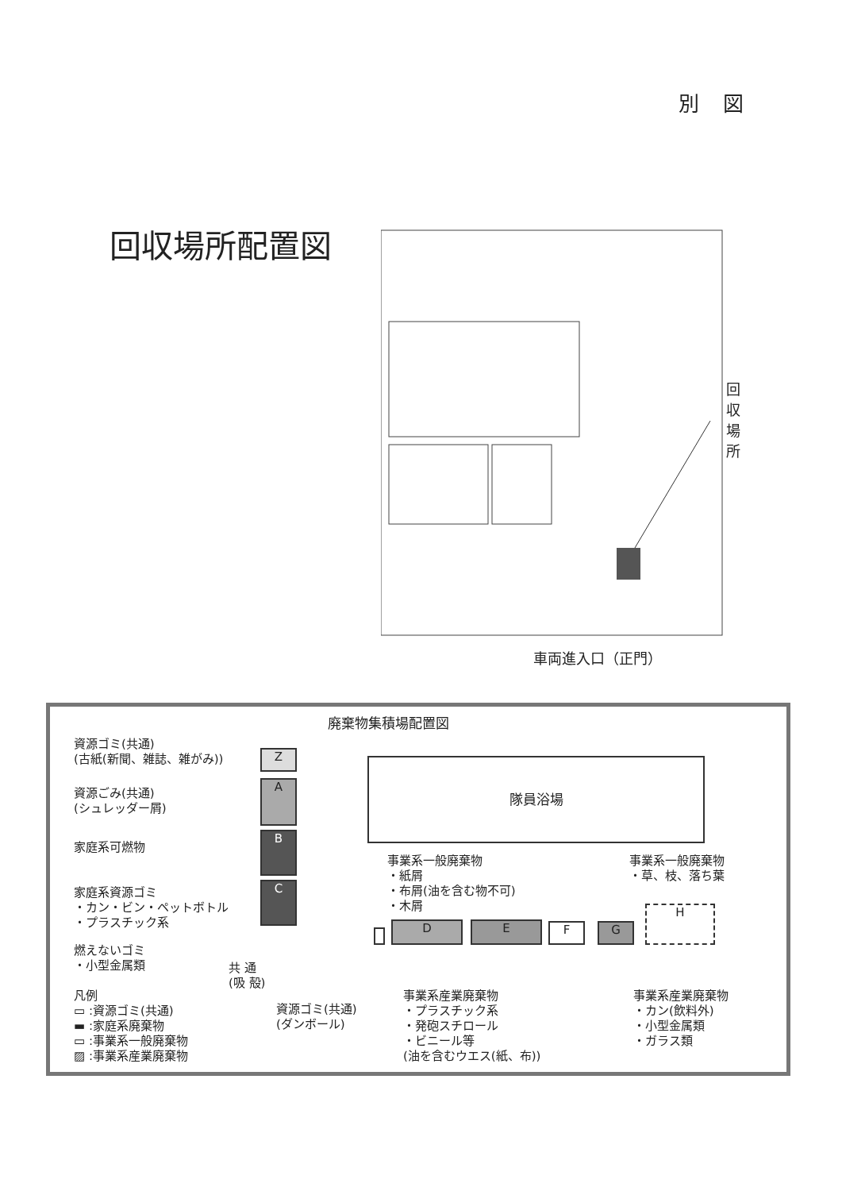別図
回収場所配置図
回収場所
車両進入口（正門）
廃棄物集積場配置図
資源ゴミ(共通)
(古紙(新聞、雑誌、雑がみ))
Z
資源ごみ(共通)
(シュレッダー屑)
A
家庭系可燃物
B
家庭系資源ゴミ
・カン・ビン・ペットボトル
・プラスチック系
C
燃えないゴミ
・小型金属類
共 通
(吸 殻)
隊員浴場
事業系一般廃棄物
・紙屑
・布屑(油を含む物不可)
・木屑
事業系一般廃棄物
・草、枝、落ち葉
D E F G
H
凡例
▭ :資源ゴミ(共通)
▬ :家庭系廃棄物
▭ :事業系一般廃棄物
▨ :事業系産業廃棄物
資源ゴミ(共通)
(ダンボール)
事業系産業廃棄物
・プラスチック系
・発砲スチロール
・ビニール等
(油を含むウエス(紙、布))
事業系産業廃棄物
・カン(飲料外)
・小型金属類
・ガラス類